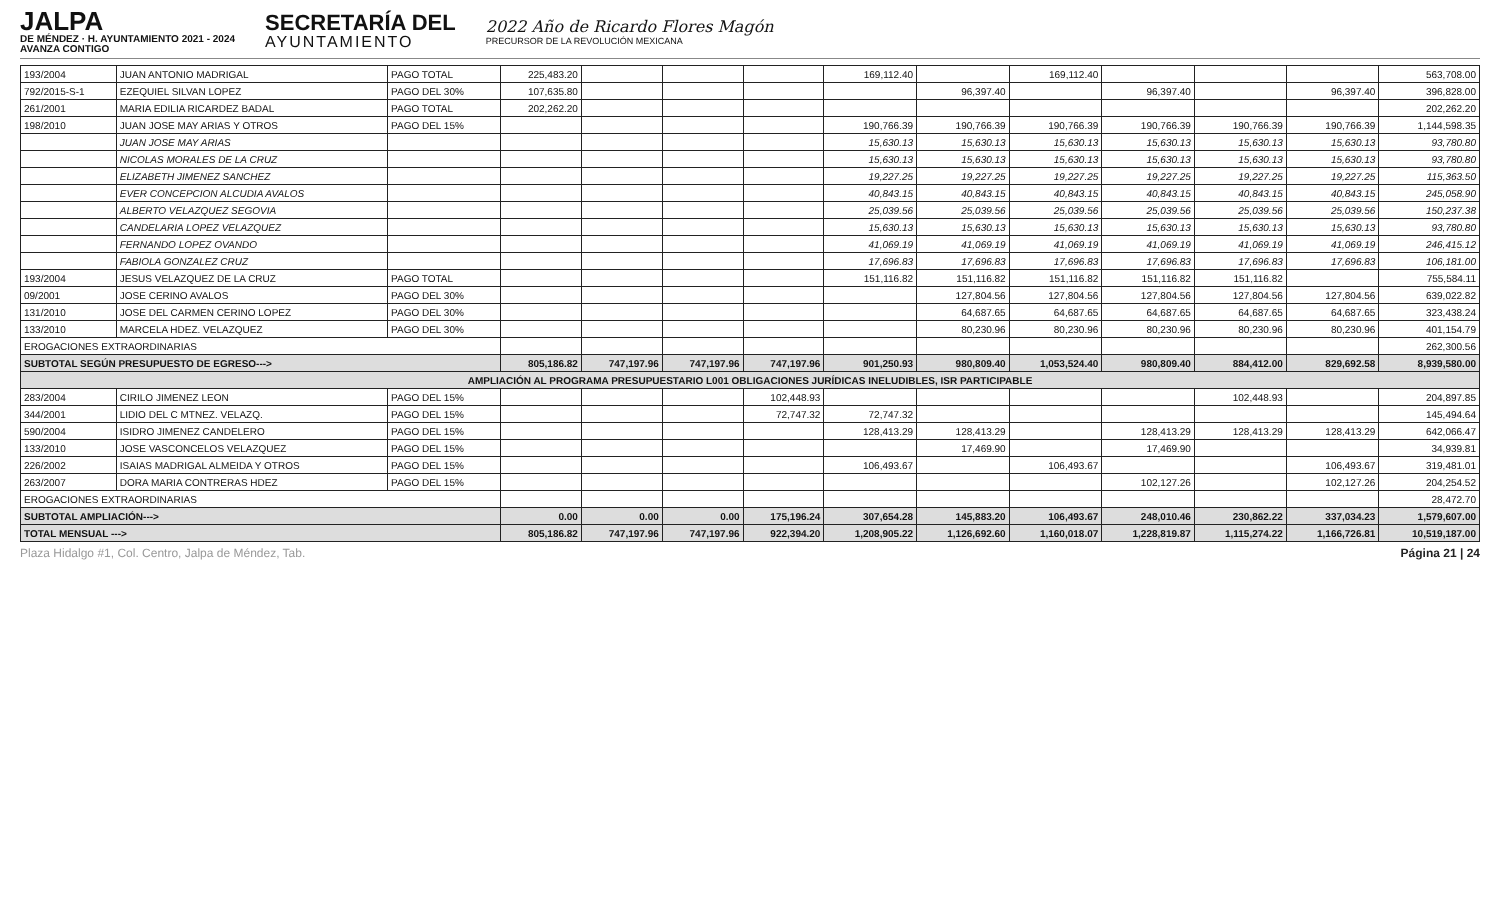JALPA
DE MÉNDEZ · H. AYUNTAMIENTO 2021 - 2024
AVANZA CONTIGO
SECRETARÍA DEL
AYUNTAMIENTO
2022 Año de Ricardo Flores Magón
PRECURSOR DE LA REVOLUCIÓN MEXICANA
| 193/2004 | JUAN ANTONIO MADRIGAL | PAGO TOTAL | 225,483.20 | | | | 169,112.40 | | 169,112.40 | | | | 563,708.00 |
| 792/2015-S-1 | EZEQUIEL SILVAN LOPEZ | PAGO DEL 30% | 107,635.80 | | | | | 96,397.40 | | 96,397.40 | | 96,397.40 | 396,828.00 |
| 261/2001 | MARIA EDILIA RICARDEZ BADAL | PAGO TOTAL | 202,262.20 | | | | | | | | | | 202,262.20 |
| 198/2010 | JUAN JOSE MAY ARIAS Y OTROS | PAGO DEL 15% | | | | | 190,766.39 | 190,766.39 | 190,766.39 | 190,766.39 | 190,766.39 | 190,766.39 | 1,144,598.35 |
| | JUAN JOSE MAY ARIAS | | | | | | 15,630.13 | 15,630.13 | 15,630.13 | 15,630.13 | 15,630.13 | 15,630.13 | 93,780.80 |
| | NICOLAS MORALES DE LA CRUZ | | | | | | 15,630.13 | 15,630.13 | 15,630.13 | 15,630.13 | 15,630.13 | 15,630.13 | 93,780.80 |
| | ELIZABETH JIMENEZ SANCHEZ | | | | | | 19,227.25 | 19,227.25 | 19,227.25 | 19,227.25 | 19,227.25 | 19,227.25 | 115,363.50 |
| | EVER CONCEPCION ALCUDIA AVALOS | | | | | | 40,843.15 | 40,843.15 | 40,843.15 | 40,843.15 | 40,843.15 | 40,843.15 | 245,058.90 |
| | ALBERTO VELAZQUEZ SEGOVIA | | | | | | 25,039.56 | 25,039.56 | 25,039.56 | 25,039.56 | 25,039.56 | 25,039.56 | 150,237.38 |
| | CANDELARIA LOPEZ VELAZQUEZ | | | | | | 15,630.13 | 15,630.13 | 15,630.13 | 15,630.13 | 15,630.13 | 15,630.13 | 93,780.80 |
| | FERNANDO LOPEZ OVANDO | | | | | | 41,069.19 | 41,069.19 | 41,069.19 | 41,069.19 | 41,069.19 | 41,069.19 | 246,415.12 |
| | FABIOLA GONZALEZ CRUZ | | | | | | 17,696.83 | 17,696.83 | 17,696.83 | 17,696.83 | 17,696.83 | 17,696.83 | 106,181.00 |
| 193/2004 | JESUS VELAZQUEZ DE LA CRUZ | PAGO TOTAL | | | | | 151,116.82 | 151,116.82 | 151,116.82 | 151,116.82 | 151,116.82 | | 755,584.11 |
| 09/2001 | JOSE CERINO AVALOS | PAGO DEL 30% | | | | | | 127,804.56 | 127,804.56 | 127,804.56 | 127,804.56 | 127,804.56 | 639,022.82 |
| 131/2010 | JOSE DEL CARMEN CERINO LOPEZ | PAGO DEL 30% | | | | | | 64,687.65 | 64,687.65 | 64,687.65 | 64,687.65 | 64,687.65 | 323,438.24 |
| 133/2010 | MARCELA HDEZ. VELAZQUEZ | PAGO DEL 30% | | | | | | 80,230.96 | 80,230.96 | 80,230.96 | 80,230.96 | 80,230.96 | 401,154.79 |
| EROGACIONES EXTRAORDINARIAS | | | | | | | | | | | | | 262,300.56 |
| SUBTOTAL SEGÚN PRESUPUESTO DE EGRESO---> | | | 805,186.82 | 747,197.96 | 747,197.96 | 747,197.96 | 901,250.93 | 980,809.40 | 1,053,524.40 | 980,809.40 | 884,412.00 | 829,692.58 | 8,939,580.00 |
| AMPLIACIÓN AL PROGRAMA PRESUPUESTARIO L001 OBLIGACIONES JURÍDICAS INELUDIBLES, ISR PARTICIPABLE | | | | | | | | | | | | | |
| 283/2004 | CIRILO JIMENEZ LEON | PAGO DEL 15% | | | | 102,448.93 | | | | | 102,448.93 | | 204,897.85 |
| 344/2001 | LIDIO DEL C MTNEZ. VELAZQ. | PAGO DEL 15% | | | | 72,747.32 | 72,747.32 | | | | | | 145,494.64 |
| 590/2004 | ISIDRO JIMENEZ CANDELERO | PAGO DEL 15% | | | | | 128,413.29 | 128,413.29 | | 128,413.29 | 128,413.29 | 128,413.29 | 642,066.47 |
| 133/2010 | JOSE VASCONCELOS VELAZQUEZ | PAGO DEL 15% | | | | | | 17,469.90 | | 17,469.90 | | | 34,939.81 |
| 226/2002 | ISAIAS MADRIGAL ALMEIDA Y OTROS | PAGO DEL 15% | | | | | 106,493.67 | | 106,493.67 | | | 106,493.67 | 319,481.01 |
| 263/2007 | DORA MARIA CONTRERAS HDEZ | PAGO DEL 15% | | | | | | | | 102,127.26 | | 102,127.26 | 204,254.52 |
| EROGACIONES EXTRAORDINARIAS | | | | | | | | | | | | | 28,472.70 |
| SUBTOTAL AMPLIACIÓN---> | | | 0.00 | 0.00 | 0.00 | 175,196.24 | 307,654.28 | 145,883.20 | 106,493.67 | 248,010.46 | 230,862.22 | 337,034.23 | 1,579,607.00 |
| TOTAL MENSUAL ---> | | | 805,186.82 | 747,197.96 | 747,197.96 | 922,394.20 | 1,208,905.22 | 1,126,692.60 | 1,160,018.07 | 1,228,819.87 | 1,115,274.22 | 1,166,726.81 | 10,519,187.00 |
Plaza Hidalgo #1, Col. Centro, Jalpa de Méndez, Tab. Página 21 | 24